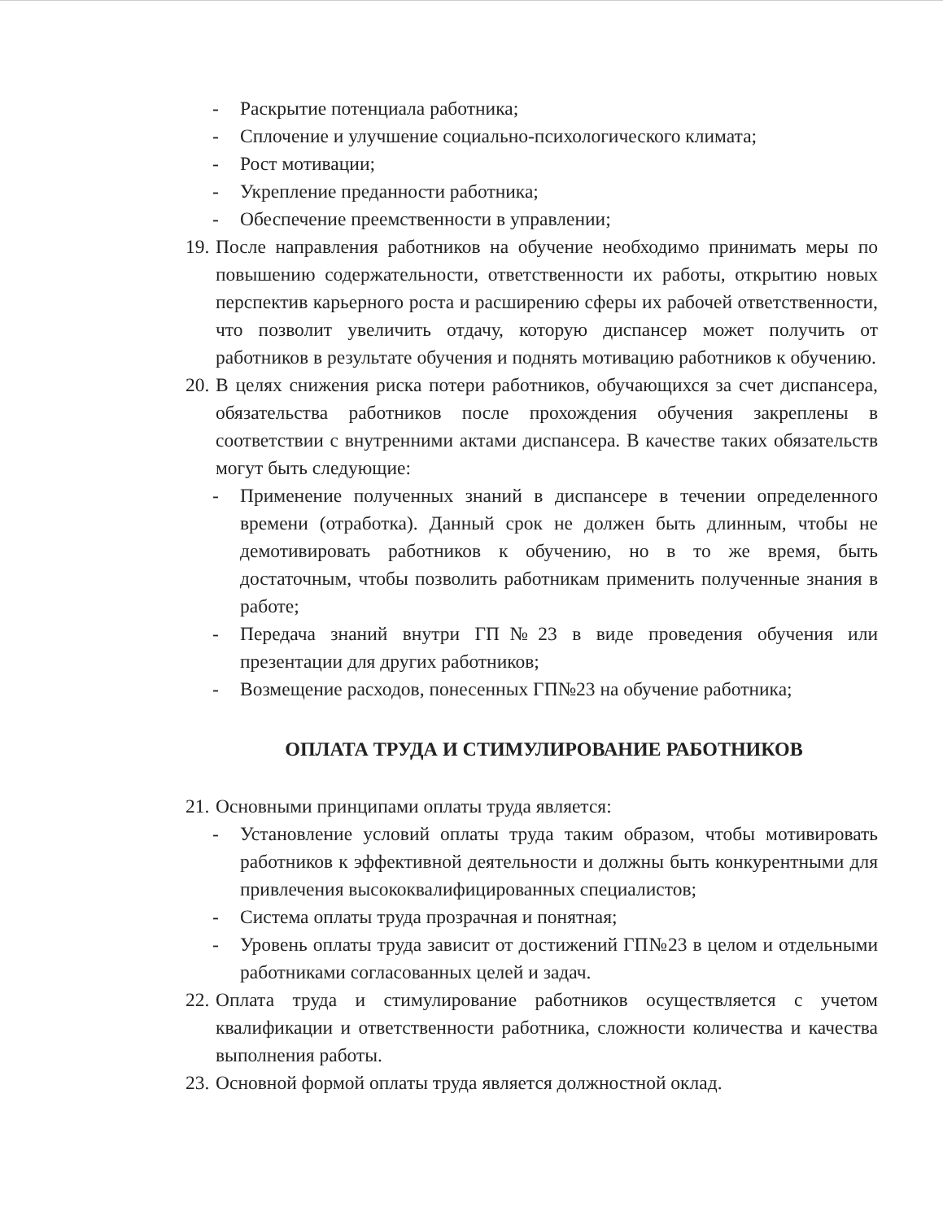- Раскрытие потенциала работника;
- Сплочение и улучшение социально-психологического климата;
- Рост мотивации;
- Укрепление преданности работника;
- Обеспечение преемственности в управлении;
19.
После направления работников на обучение необходимо принимать меры по повышению содержательности, ответственности их работы, открытию новых перспектив карьерного роста и расширению сферы их рабочей ответственности, что позволит увеличить отдачу, которую диспансер может получить от работников в результате обучения и поднять мотивацию работников к обучению.
20.
В целях снижения риска потери работников, обучающихся за счет диспансера, обязательства работников после прохождения обучения закреплены в соответствии с внутренними актами диспансера. В качестве таких обязательств могут быть следующие:
- Применение полученных знаний в диспансере в течении определенного времени (отработка). Данный срок не должен быть длинным, чтобы не демотивировать работников к обучению, но в то же время, быть достаточным, чтобы позволить работникам применить полученные знания в работе;
- Передача знаний внутри ГП№23 в виде проведения обучения или презентации для других работников;
- Возмещение расходов, понесенных ГП№23 на обучение работника;
ОПЛАТА ТРУДА И СТИМУЛИРОВАНИЕ РАБОТНИКОВ
21.
Основными принципами оплаты труда является:
- Установление условий оплаты труда таким образом, чтобы мотивировать работников к эффективной деятельности и должны быть конкурентными для привлечения высококвалифицированных специалистов;
- Система оплаты труда прозрачная и понятная;
- Уровень оплаты труда зависит от достижений ГП№23 в целом и отдельными работниками согласованных целей и задач.
22.
Оплата труда и стимулирование работников осуществляется с учетом квалификации и ответственности работника, сложности количества и качества выполнения работы.
23.
Основной формой оплаты труда является должностной оклад.